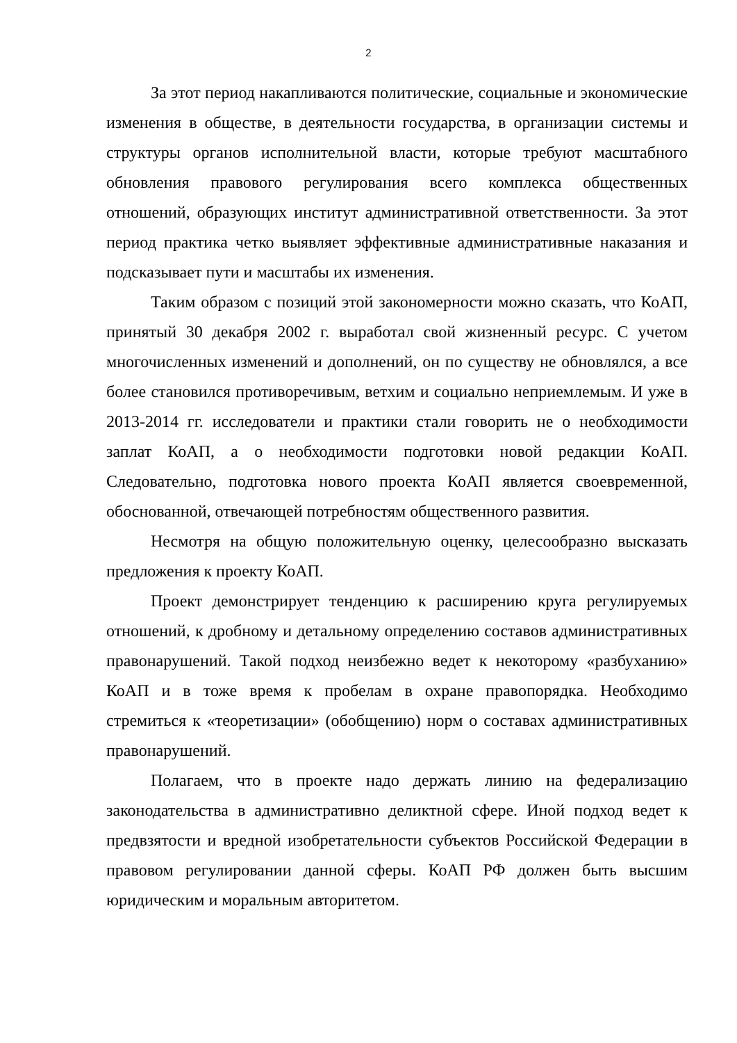2
За этот период накапливаются политические, социальные и экономические изменения в обществе, в деятельности государства, в организации системы и структуры органов исполнительной власти, которые требуют масштабного обновления правового регулирования всего комплекса общественных отношений, образующих институт административной ответственности. За этот период практика четко выявляет эффективные административные наказания и подсказывает пути и масштабы их изменения.
Таким образом с позиций этой закономерности можно сказать, что КоАП, принятый 30 декабря 2002 г. выработал свой жизненный ресурс. С учетом многочисленных изменений и дополнений, он по существу не обновлялся, а все более становился противоречивым, ветхим и социально неприемлемым. И уже в 2013-2014 гг. исследователи и практики стали говорить не о необходимости заплат КоАП, а о необходимости подготовки новой редакции КоАП. Следовательно, подготовка нового проекта КоАП является своевременной, обоснованной, отвечающей потребностям общественного развития.
Несмотря на общую положительную оценку, целесообразно высказать предложения к проекту КоАП.
Проект демонстрирует тенденцию к расширению круга регулируемых отношений, к дробному и детальному определению составов административных правонарушений. Такой подход неизбежно ведет к некоторому «разбуханию» КоАП и в тоже время к пробелам в охране правопорядка. Необходимо стремиться к «теоретизации» (обобщению) норм о составах административных правонарушений.
Полагаем, что в проекте надо держать линию на федерализацию законодательства в административно деликтной сфере. Иной подход ведет к предвзятости и вредной изобретательности субъектов Российской Федерации в правовом регулировании данной сферы. КоАП РФ должен быть высшим юридическим и моральным авторитетом.